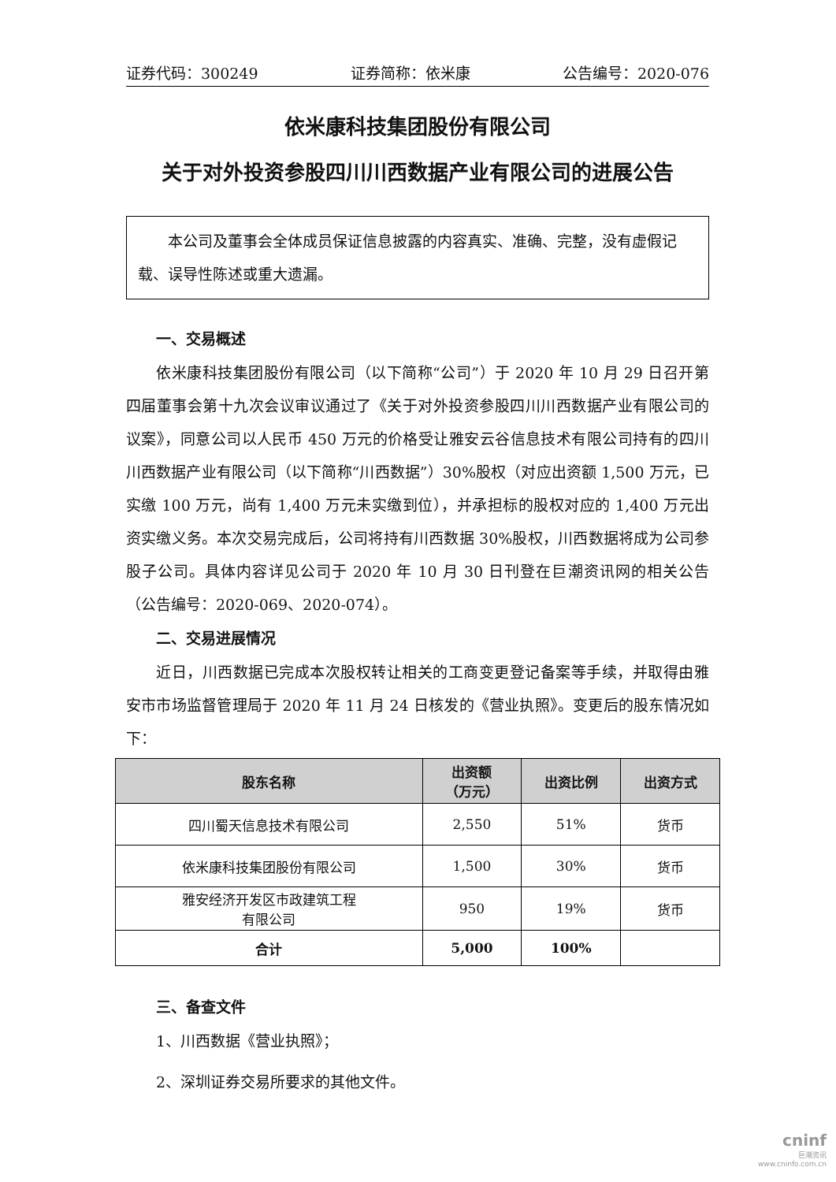证券代码：300249 证券简称：依米康 公告编号：2020-076
依米康科技集团股份有限公司
关于对外投资参股四川川西数据产业有限公司的进展公告
本公司及董事会全体成员保证信息披露的内容真实、准确、完整，没有虚假记载、误导性陈述或重大遗漏。
一、交易概述
依米康科技集团股份有限公司（以下简称“公司”）于 2020 年 10 月 29 日召开第四届董事会第十九次会议审议通过了《关于对外投资参股四川川西数据产业有限公司的议案》，同意公司以人民币 450 万元的价格受让雅安云谷信息技术有限公司持有的四川川西数据产业有限公司（以下简称“川西数据”）30%股权（对应出资额 1,500 万元，已实缴 100 万元，尚有 1,400 万元未实缴到位），并承担标的股权对应的 1,400 万元出资实缴义务。本次交易完成后，公司将持有川西数据 30%股权，川西数据将成为公司参股子公司。具体内容详见公司于 2020 年 10 月 30 日刊登在巨潮资讯网的相关公告（公告编号：2020-069、2020-074）。
二、交易进展情况
近日，川西数据已完成本次股权转让相关的工商变更登记备案等手续，并取得由雅安市市场监督管理局于 2020 年 11 月 24 日核发的《营业执照》。变更后的股东情况如下：
| 股东名称 | 出资额 （万元） | 出资比例 | 出资方式 |
| --- | --- | --- | --- |
| 四川蜀天信息技术有限公司 | 2,550 | 51% | 货币 |
| 依米康科技集团股份有限公司 | 1,500 | 30% | 货币 |
| 雅安经济开发区市政建筑工程 有限公司 | 950 | 19% | 货币 |
| 合计 | 5,000 | 100% | |
三、备查文件
1、川西数据《营业执照》；
2、深圳证券交易所要求的其他文件。
cninf
巨潮资讯
www.cninfo.com.cn